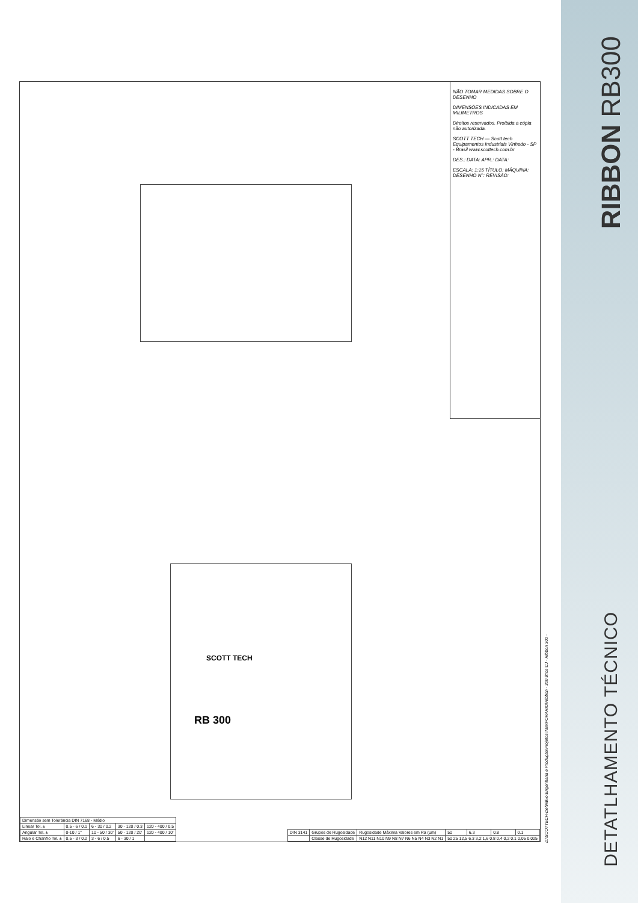NÃO TOMAR MEDIDAS SOBRE O DESENHO
DIMENSÕES INDICADAS EM MILIMETROS
Direitos reservados. Proibida a cópia não autorizada.
SCOTT TECH — Scott tech Equipamentos Industriais Vinhedo - SP - Brasil www.scottech.com.br
DES.: DATA: APR.: DATA:
ESCALA: 1:15 TÍTULO: MÁQUINA: DESENHO N°: REVISÃO:
RB 300
SCOTT TECH
| DIN 3141 | Grupos de Rugosidade | Rugosidade Máxima Valores em Ra (µm) | 50 | 6.3 | 0.8 | 0.1 |
| | Classe de Rugosidade | N12 N11 N10 N9 N8 N7 N6 N5 N4 N3 N2 N1 | 50 25 12,5 6,3 3,2 1,6 0,8 0,4 0,2 0,1 0,05 0,025 | | | |
| Dimensão sem Tolerância DIN 7168 - Médio | | | | |
| Linear Tol. ± | 0,5 - 6 / 0.1 | 6 - 30 / 0.2 | 30 - 120 / 0.3 | 120 - 400 / 0.5 |
| Angular Tol. ± | 0-10 / 1° | 10 - 50 / 30' | 50 - 120 / 20' | 120 - 400 / 10' |
| Raio e Chanfro Tol. ± | 0,5 - 3 / 0.2 | 3 - 6 / 0.5 | 6 - 30 / 1 | |
D:\SCOTTECH-Definitivo\Engenharia e Produção\Projetos\TEMPORARIO\Ribbon - 300 litros\CJ - Ribbon 300 -
RIBBON RB300
DETATLHAMENTO TÉCNICO